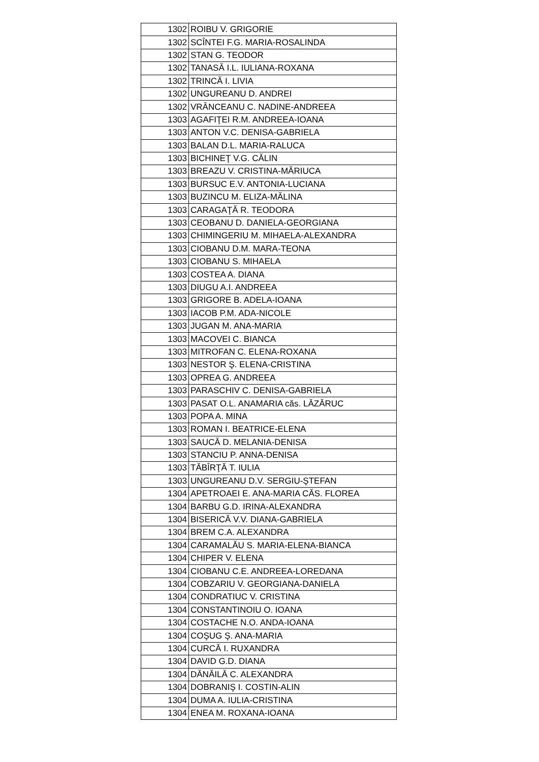| 1302 | ROIBU V. GRIGORIE |
| 1302 | SCÎNTEI F.G. MARIA-ROSALINDA |
| 1302 | STAN G. TEODOR |
| 1302 | TANASĂ I.L. IULIANA-ROXANA |
| 1302 | TRINCĂ I. LIVIA |
| 1302 | UNGUREANU D. ANDREI |
| 1302 | VRÂNCEANU C. NADINE-ANDREEA |
| 1303 | AGAFIŢEI R.M. ANDREEA-IOANA |
| 1303 | ANTON V.C. DENISA-GABRIELA |
| 1303 | BALAN D.L. MARIA-RALUCA |
| 1303 | BICHINEŢ V.G. CĂLIN |
| 1303 | BREAZU V. CRISTINA-MĂRIUCA |
| 1303 | BURSUC E.V. ANTONIA-LUCIANA |
| 1303 | BUZINCU M. ELIZA-MĂLINA |
| 1303 | CARAGAŢĂ R. TEODORA |
| 1303 | CEOBANU D. DANIELA-GEORGIANA |
| 1303 | CHIMINGERIU M. MIHAELA-ALEXANDRA |
| 1303 | CIOBANU D.M. MARA-TEONA |
| 1303 | CIOBANU S. MIHAELA |
| 1303 | COSTEA A. DIANA |
| 1303 | DIUGU A.I. ANDREEA |
| 1303 | GRIGORE B. ADELA-IOANA |
| 1303 | IACOB P.M. ADA-NICOLE |
| 1303 | JUGAN M. ANA-MARIA |
| 1303 | MACOVEI C. BIANCA |
| 1303 | MITROFAN C. ELENA-ROXANA |
| 1303 | NESTOR Ş. ELENA-CRISTINA |
| 1303 | OPREA G. ANDREEA |
| 1303 | PARASCHIV C. DENISA-GABRIELA |
| 1303 | PASAT O.L. ANAMARIA căs. LĂZĂRUC |
| 1303 | POPA A. MINA |
| 1303 | ROMAN I. BEATRICE-ELENA |
| 1303 | SAUCĂ D. MELANIA-DENISA |
| 1303 | STANCIU P. ANNA-DENISA |
| 1303 | TĂBÎRŢĂ T. IULIA |
| 1303 | UNGUREANU D.V. SERGIU-ŞTEFAN |
| 1304 | APETROAEI E. ANA-MARIA CĂS. FLOREA |
| 1304 | BARBU G.D. IRINA-ALEXANDRA |
| 1304 | BISERICĂ V.V. DIANA-GABRIELA |
| 1304 | BREM C.A. ALEXANDRA |
| 1304 | CARAMALĂU S. MARIA-ELENA-BIANCA |
| 1304 | CHIPER V. ELENA |
| 1304 | CIOBANU C.E. ANDREEA-LOREDANA |
| 1304 | COBZARIU V. GEORGIANA-DANIELA |
| 1304 | CONDRATIUC V. CRISTINA |
| 1304 | CONSTANTINOIU O. IOANA |
| 1304 | COSTACHE N.O. ANDA-IOANA |
| 1304 | COŞUG Ş. ANA-MARIA |
| 1304 | CURCĂ I. RUXANDRA |
| 1304 | DAVID G.D. DIANA |
| 1304 | DĂNĂILĂ C. ALEXANDRA |
| 1304 | DOBRANIŞ I. COSTIN-ALIN |
| 1304 | DUMA A. IULIA-CRISTINA |
| 1304 | ENEA M. ROXANA-IOANA |